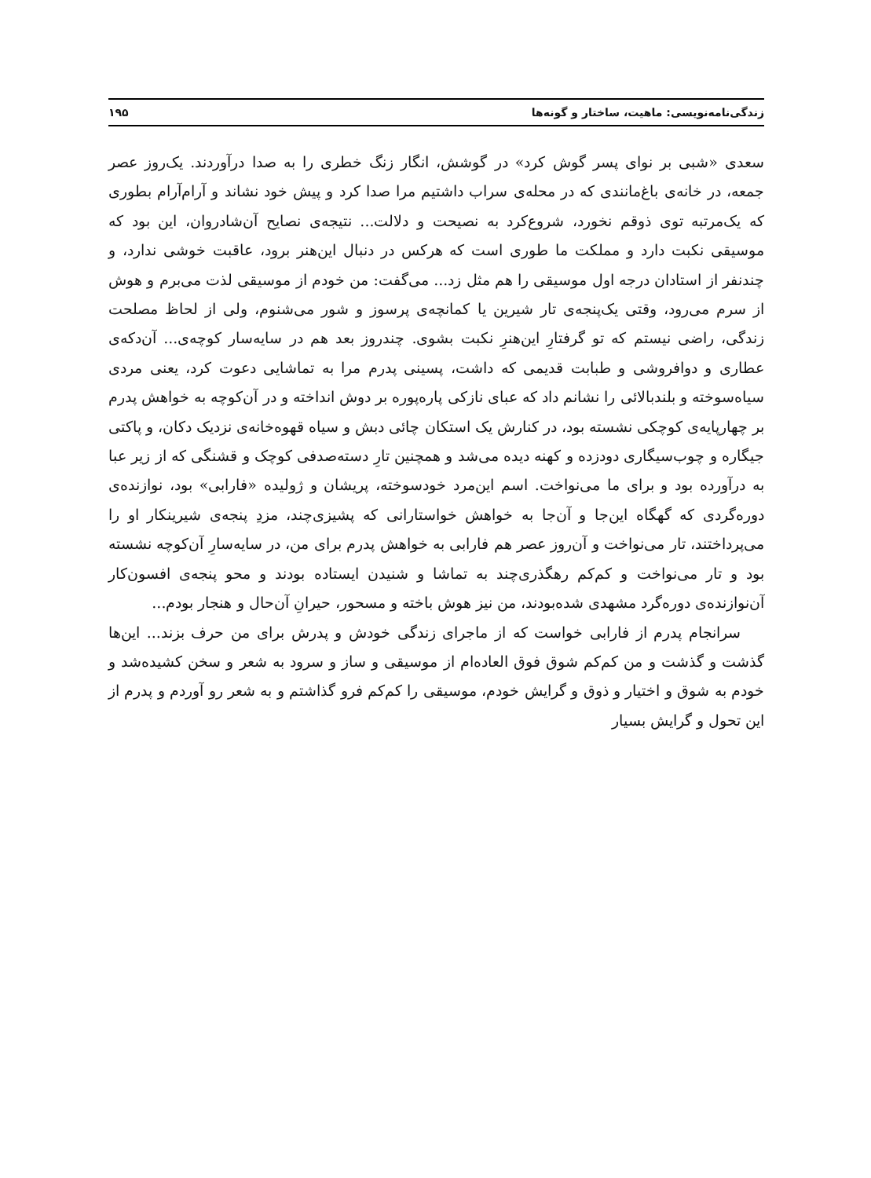زندگی‌نامه‌نویسی: ماهیت، ساختار و گونه‌ها ۱۹۵
سعدی «شبی بر نوای پسر گوش کرد» در گوشش، انگار زنگ خطری را به صدا درآوردند. یک‌روز عصر جمعه، در خانه‌ی باغ‌مانندی که در محله‌ی سراب داشتیم مرا صدا کرد و پیش خود نشاند و آرام‌آرام بطوری که یک‌مرتبه توی ذوقم نخورد، شروع‌کرد به نصیحت و دلالت... نتیجه‌ی نصایح آن‌شادروان، این بود که موسیقی نکبت دارد و مملکت ما طوری است که هرکس در دنبال این‌هنر برود، عاقبت خوشی ندارد، و چندنفر از استادان درجه اول موسیقی را هم مثل زد... می‌گفت: من خودم از موسیقی لذت می‌برم و هوش از سرم می‌رود، وقتی یک‌پنجه‌ی تار شیرین یا کمانچه‌ی پرسوز و شور می‌شنوم، ولی از لحاظ مصلحت زندگی، راضی نیستم که تو گرفتارِ این‌هنرِ نکبت بشوی. چندروز بعد هم در سایه‌سار کوچه‌ی... آن‌دکه‌ی عطاری و دوافروشی و طبابت قدیمی که داشت، پسینی پدرم مرا به تماشایی دعوت کرد، یعنی مردی سیاه‌سوخته و بلندبالائی را نشانم داد که عبای نازکی پاره‌پوره بر دوش انداخته و در آن‌کوچه به خواهش پدرم بر چهارپایه‌ی کوچکی نشسته بود، در کنارش یک استکان چائی دبش و سیاه قهوه‌خانه‌ی نزدیک دکان، و پاکتی جیگاره و چوب‌سیگاری دودزده و کهنه دیده می‌شد و همچنین تارِ دسته‌صدفی کوچک و قشنگی که از زیر عبا به درآورده بود و برای ما می‌نواخت. اسم این‌مرد خودسوخته، پریشان و ژولیده «فارابی» بود، نوازنده‌ی دوره‌گردی که گهگاه این‌جا و آن‌جا به خواهش خواستارانی که پشیزی‌چند، مزدِ پنجه‌ی شیرینکار او را می‌پرداختند، تار می‌نواخت و آن‌روز عصر هم فارابی به خواهش پدرم برای من، در سایه‌سارِ آن‌کوچه نشسته بود و تار می‌نواخت و کم‌کم رهگذری‌چند به تماشا و شنیدن ایستاده بودند و محو پنجه‌ی افسون‌کار آن‌نوازنده‌ی دوره‌گرد مشهدی شده‌بودند، من نیز هوش باخته و مسحور، حیرانِ آن‌حال و هنجار بودم...
سرانجام پدرم از فارابی خواست که از ماجرای زندگی خودش و پدرش برای من حرف بزند... این‌ها گذشت و گذشت و من کم‌کم شوق فوق العاده‌ام از موسیقی و ساز و سرود به شعر و سخن کشیده‌شد و خودم به شوق و اختیار و ذوق و گرایش خودم، موسیقی را کم‌کم فرو گذاشتم و به شعر رو آوردم و پدرم از این تحول و گرایش بسیار